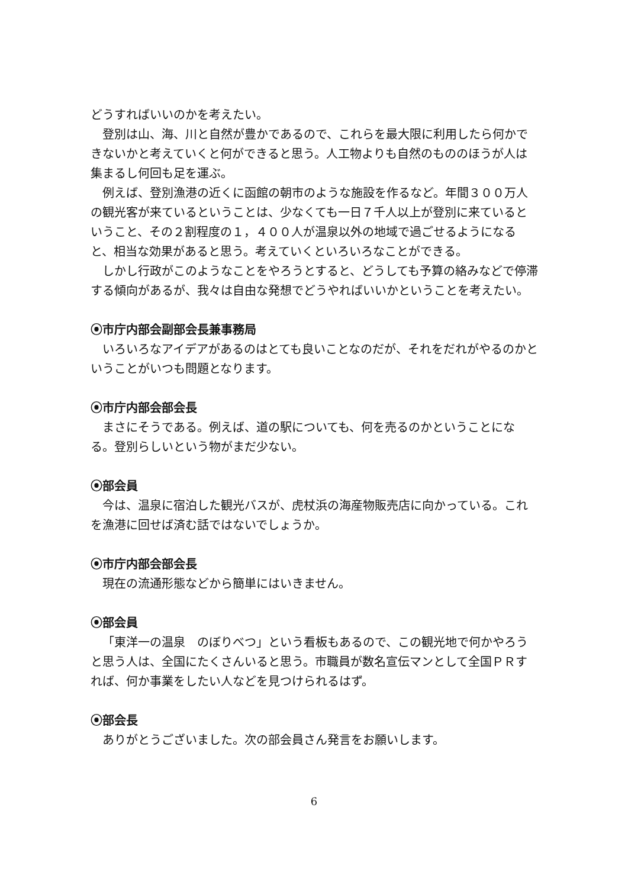どうすればいいのかを考えたい。
登別は山、海、川と自然が豊かであるので、これらを最大限に利用したら何かできないかと考えていくと何ができると思う。人工物よりも自然のもののほうが人は集まるし何回も足を運ぶ。
例えば、登別漁港の近くに函館の朝市のような施設を作るなど。年間３００万人の観光客が来ているということは、少なくても一日７千人以上が登別に来ているということ、その２割程度の１，４００人が温泉以外の地域で過ごせるようになると、相当な効果があると思う。考えていくといろいろなことができる。
しかし行政がこのようなことをやろうとすると、どうしても予算の絡みなどで停滞する傾向があるが、我々は自由な発想でどうやればいいかということを考えたい。
⦿市庁内部会副部会長兼事務局
いろいろなアイデアがあるのはとても良いことなのだが、それをだれがやるのかということがいつも問題となります。
⦿市庁内部会部会長
まさにそうである。例えば、道の駅についても、何を売るのかということになる。登別らしいという物がまだ少ない。
⦿部会員
今は、温泉に宿泊した観光バスが、虎杖浜の海産物販売店に向かっている。これを漁港に回せば済む話ではないでしょうか。
⦿市庁内部会部会長
現在の流通形態などから簡単にはいきません。
⦿部会員
「東洋一の温泉　のぼりべつ」という看板もあるので、この観光地で何かやろうと思う人は、全国にたくさんいると思う。市職員が数名宣伝マンとして全国ＰＲすれば、何か事業をしたい人などを見つけられるはず。
⦿部会長
ありがとうございました。次の部会員さん発言をお願いします。
6